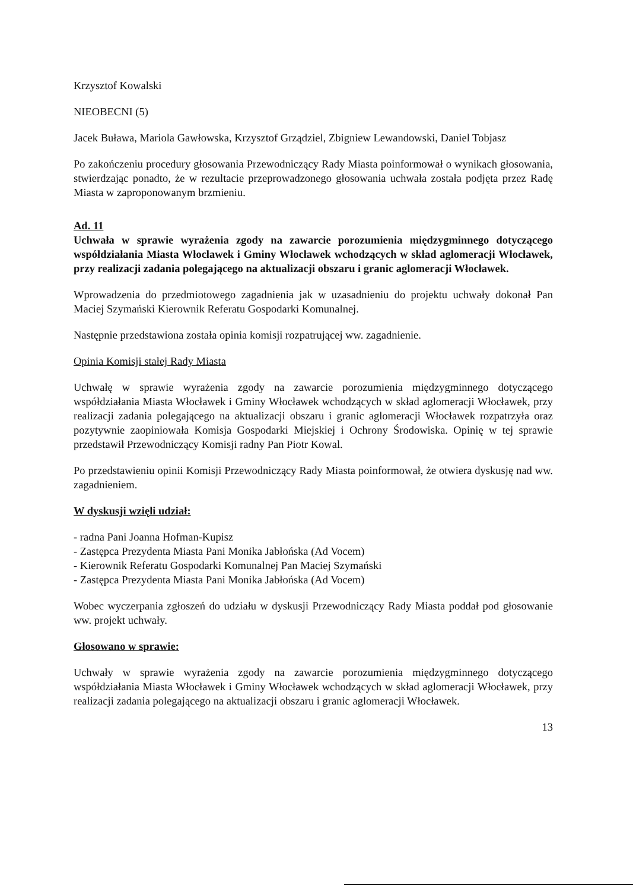Krzysztof Kowalski
NIEOBECNI (5)
Jacek Buława, Mariola Gawłowska, Krzysztof Grządziel, Zbigniew Lewandowski, Daniel Tobjasz
Po zakończeniu procedury głosowania Przewodniczący Rady Miasta poinformował o wynikach głosowania, stwierdzając ponadto, że w rezultacie przeprowadzonego głosowania uchwała została podjęta przez Radę Miasta w zaproponowanym brzmieniu.
Ad. 11
Uchwała w sprawie wyrażenia zgody na zawarcie porozumienia międzygminnego dotyczącego współdziałania Miasta Włocławek i Gminy Włocławek wchodzących w skład aglomeracji Włocławek, przy realizacji zadania polegającego na aktualizacji obszaru i granic aglomeracji Włocławek.
Wprowadzenia do przedmiotowego zagadnienia jak w uzasadnieniu do projektu uchwały dokonał Pan Maciej Szymański Kierownik Referatu Gospodarki Komunalnej.
Następnie przedstawiona została opinia komisji rozpatrującej ww. zagadnienie.
Opinia Komisji stałej Rady Miasta
Uchwałę w sprawie wyrażenia zgody na zawarcie porozumienia międzygminnego dotyczącego współdziałania Miasta Włocławek i Gminy Włocławek wchodzących w skład aglomeracji Włocławek, przy realizacji zadania polegającego na aktualizacji obszaru i granic aglomeracji Włocławek rozpatrzyła oraz pozytywnie zaopiniowała Komisja Gospodarki Miejskiej i Ochrony Środowiska. Opinię w tej sprawie przedstawił Przewodniczący Komisji radny Pan Piotr Kowal.
Po przedstawieniu opinii Komisji Przewodniczący Rady Miasta poinformował, że otwiera dyskusję nad ww. zagadnieniem.
W dyskusji wzięli udział:
- radna Pani Joanna Hofman-Kupisz
- Zastępca Prezydenta Miasta Pani Monika Jabłońska (Ad Vocem)
- Kierownik Referatu Gospodarki Komunalnej Pan Maciej Szymański
- Zastępca Prezydenta Miasta Pani Monika Jabłońska (Ad Vocem)
Wobec wyczerpania zgłoszeń do udziału w dyskusji Przewodniczący Rady Miasta poddał pod głosowanie ww. projekt uchwały.
Głosowano w sprawie:
Uchwały w sprawie wyrażenia zgody na zawarcie porozumienia międzygminnego dotyczącego współdziałania Miasta Włocławek i Gminy Włocławek wchodzących w skład aglomeracji Włocławek, przy realizacji zadania polegającego na aktualizacji obszaru i granic aglomeracji Włocławek.
13